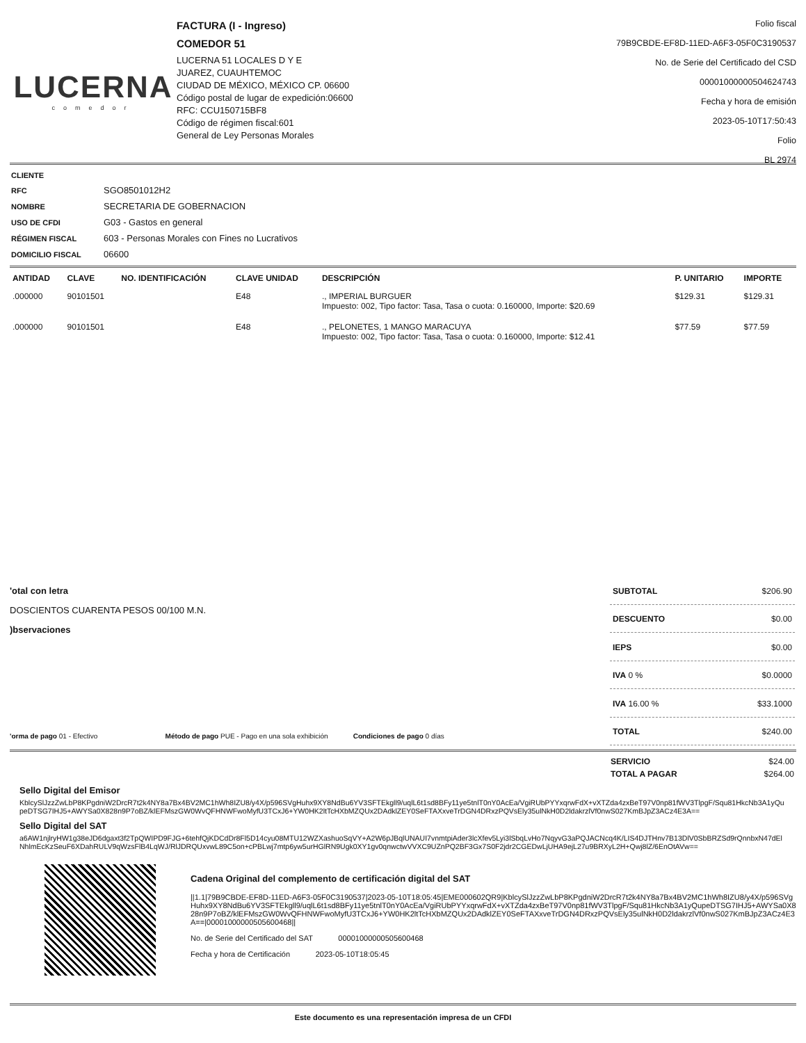LUCERNA
comedor
FACTURA (I - Ingreso)
COMEDOR 51
LUCERNA 51 LOCALES D Y E
JUAREZ, CUAUHTEMOC
CIUDAD DE MÉXICO, MÉXICO CP. 06600
Código postal de lugar de expedición:06600
RFC: CCU150715BF8
Código de régimen fiscal:601
General de Ley Personas Morales
Folio fiscal
79B9CBDE-EF8D-11ED-A6F3-05F0C3190537
No. de Serie del Certificado del CSD
00001000000504624743
Fecha y hora de emisión
2023-05-10T17:50:43
Folio
BL 2974
| CLIENTE | |
| RFC | SGO8501012H2 |
| NOMBRE | SECRETARIA DE GOBERNACION |
| USO DE CFDI | G03 - Gastos en general |
| RÉGIMEN FISCAL | 603 - Personas Morales con Fines no Lucrativos |
| DOMICILIO FISCAL | 06600 |
| ANTIDAD | CLAVE | NO. IDENTIFICACIÓN | CLAVE UNIDAD | DESCRIPCIÓN | P. UNITARIO | IMPORTE |
| --- | --- | --- | --- | --- | --- | --- |
| .000000 | 90101501 | | E48 | ., IMPERIAL BURGUER Impuesto: 002, Tipo factor: Tasa, Tasa o cuota: 0.160000, Importe: $20.69 | $129.31 | $129.31 |
| .000000 | 90101501 | | E48 | ., PELONETES, 1 MANGO MARACUYA Impuesto: 002, Tipo factor: Tasa, Tasa o cuota: 0.160000, Importe: $12.41 | $77.59 | $77.59 |
'otal con letra
DOSCIENTOS CUARENTA PESOS 00/100 M.N.
)bservaciones
'orma de pago 01 - Efectivo Método de pago PUE - Pago en una sola exhibición Condiciones de pago 0 días
| SUBTOTAL | $206.90 |
| DESCUENTO | $0.00 |
| IEPS | $0.00 |
| IVA 0 % | $0.0000 |
| IVA 16.00 % | $33.1000 |
| TOTAL | $240.00 |
| SERVICIO | $24.00 |
| TOTAL A PAGAR | $264.00 |
Sello Digital del Emisor
KblcySlJzzZwLbP8KPgdniW2DrcR7t2k4NY8a7Bx4BV2MC1hWh8IZU8/y4X/p596SVgHuhx9XY8NdBu6YV3SFTEkgll9/uqlL6t1sd8BFy11ye5tnlT0nY0AcEa/VgiRUbPYYxqrwFdX+vXTZda4zxBeT97V0np81fWV3TlpgF/Squ81HkcNb3A1yQupeDTSG7IHJ5+AWYSa0X828n9P7oBZ/klEFMszGW0WvQFHNWFwoMyfU3TCxJ6+YW0HK2ltTcHXbMZQUx2DAdklZEY0SeFTAXxveTrDGN4DRxzPQVsEly35ulNkH0D2ldakrzlVf0nwS027KmBJpZ3ACz4E3A==
Sello Digital del SAT
a6AW1njlryHW1g38eJD6dgaxt3f2TpQWIPD9FJG+6tehfQjKDCdDr8Fl5D14cyu08MTU12WZXashuoSqVY+A2W6pJBqlUNAUI7vnmtpiAder3lcXfev5Lyi3lSbqLvHo7NqyvG3aPQJACNcq4K/LIS4DJTHnv7B13DlV0SbBRZSd9rQnnbxN47dElNhlmEcKzSeuF6XDahRULV9qWzsFlB4LqWJ/RlJDRQUxvwL89C5on+cPBLwj7mtp6yw5urHGlRN9Ugk0XY1gv0qnwctwVVXC9UZnPQ2BF3Gx7S0F2jdr2CGEDwLjUHA9ejL27u9BRXyL2H+Qwj8lZ/6EnOtAVw==
Cadena Original del complemento de certificación digital del SAT
||1.1|79B9CBDE-EF8D-11ED-A6F3-05F0C3190537|2023-05-10T18:05:45|EME000602QR9|KblcySlJzzZwLbP8KPgdniW2DrcR7t2k4NY8a7Bx4BV2MC1hWh8IZU8/y4X/p596SVgHuhx9XY8NdBu6YV3SFTEkgll9/uqlL6t1sd8BFy11ye5tnlT0nY0AcEa/VgiRUbPYYxqrwFdX+vXTZda4zxBeT97V0np81fWV3TlpgF/Squ81HkcNb3A1yQupeDTSG7IHJ5+AWYSa0X828n9P7oBZ/klEFMszGW0WvQFHNWFwoMyfU3TCxJ6+YW0HK2ltTcHXbMZQUx2DAdklZEY0SeFTAXxveTrDGN4DRxzPQVsEly35ulNkH0D2ldakrzlVf0nwS027KmBJpZ3ACz4E3A==|00001000000505600468||
No. de Serie del Certificado del SAT 00001000000505600468
Fecha y hora de Certificación 2023-05-10T18:05:45
Este documento es una representación impresa de un CFDI